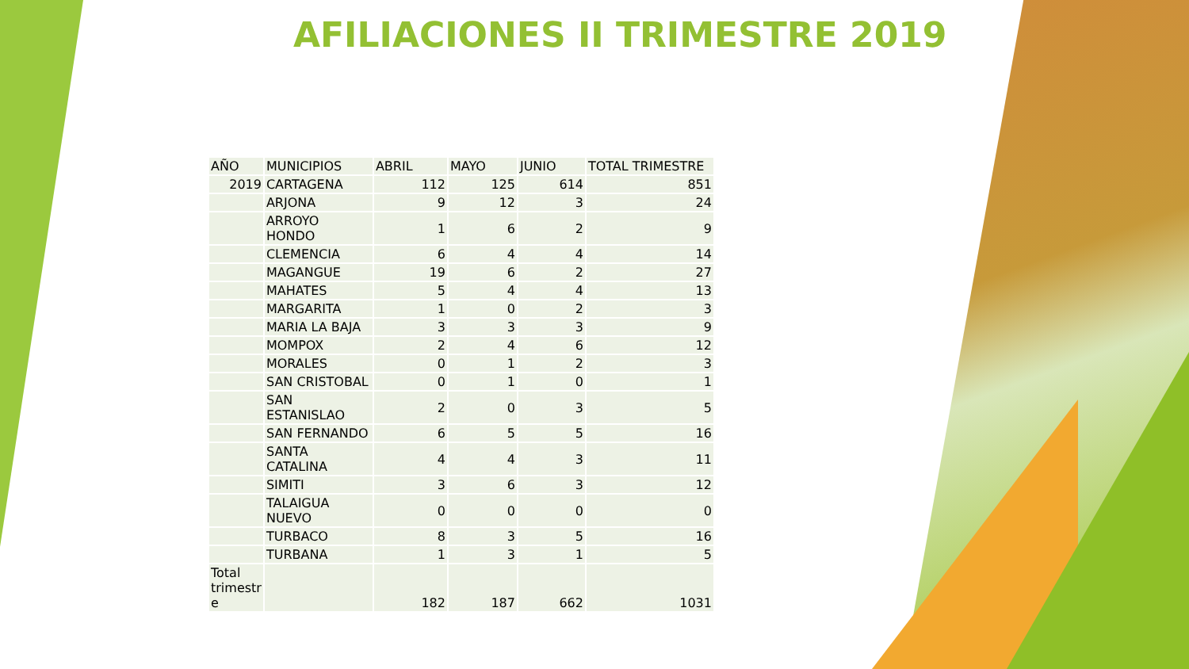AFILIACIONES II TRIMESTRE 2019
| AÑO | MUNICIPIOS | ABRIL | MAYO | JUNIO | TOTAL TRIMESTRE |
| --- | --- | --- | --- | --- | --- |
| 2019 | CARTAGENA | 112 | 125 | 614 | 851 |
| | ARJONA | 9 | 12 | 3 | 24 |
| | ARROYO HONDO | 1 | 6 | 2 | 9 |
| | CLEMENCIA | 6 | 4 | 4 | 14 |
| | MAGANGUE | 19 | 6 | 2 | 27 |
| | MAHATES | 5 | 4 | 4 | 13 |
| | MARGARITA | 1 | 0 | 2 | 3 |
| | MARIA LA BAJA | 3 | 3 | 3 | 9 |
| | MOMPOX | 2 | 4 | 6 | 12 |
| | MORALES | 0 | 1 | 2 | 3 |
| | SAN CRISTOBAL | 0 | 1 | 0 | 1 |
| | SAN ESTANISLAO | 2 | 0 | 3 | 5 |
| | SAN FERNANDO | 6 | 5 | 5 | 16 |
| | SANTA CATALINA | 4 | 4 | 3 | 11 |
| | SIMITI | 3 | 6 | 3 | 12 |
| | TALAIGUA NUEVO | 0 | 0 | 0 | 0 |
| | TURBACO | 8 | 3 | 5 | 16 |
| | TURBANA | 1 | 3 | 1 | 5 |
| Total trimestr e | | 182 | 187 | 662 | 1031 |